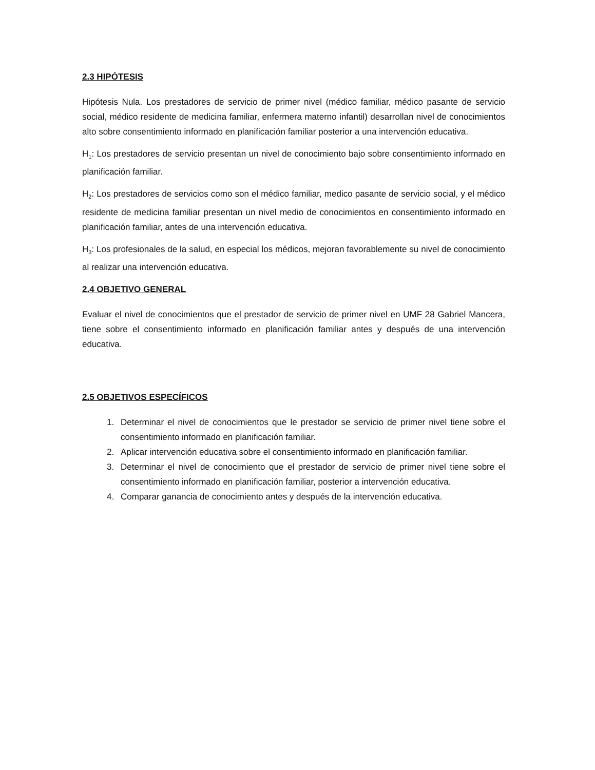2.3 HIPÓTESIS
Hipótesis Nula. Los prestadores de servicio de primer nivel (médico familiar, médico pasante de servicio social, médico residente de medicina familiar, enfermera materno infantil) desarrollan nivel de conocimientos alto sobre consentimiento informado en planificación familiar posterior a una intervención educativa.
H<sub>1</sub>: Los prestadores de servicio presentan un nivel de conocimiento bajo sobre consentimiento informado en planificación familiar.
H<sub>2</sub>: Los prestadores de servicios como son el médico familiar, medico pasante de servicio social, y el médico residente de medicina familiar presentan un nivel medio de conocimientos en consentimiento informado en planificación familiar, antes de una intervención educativa.
H<sub>3</sub>: Los profesionales de la salud, en especial los médicos, mejoran favorablemente su nivel de conocimiento al realizar una intervención educativa.
2.4 OBJETIVO GENERAL
Evaluar el nivel de conocimientos que el prestador de servicio de primer nivel en UMF 28 Gabriel Mancera, tiene sobre el consentimiento informado en planificación familiar antes y después de una intervención educativa.
2.5 OBJETIVOS ESPECÍFICOS
1. Determinar el nivel de conocimientos que le prestador se servicio de primer nivel tiene sobre el consentimiento informado en planificación familiar.
2. Aplicar intervención educativa sobre el consentimiento informado en planificación familiar.
3. Determinar el nivel de conocimiento que el prestador de servicio de primer nivel tiene sobre el consentimiento informado en planificación familiar, posterior a intervención educativa.
4. Comparar ganancia de conocimiento antes y después de la intervención educativa.